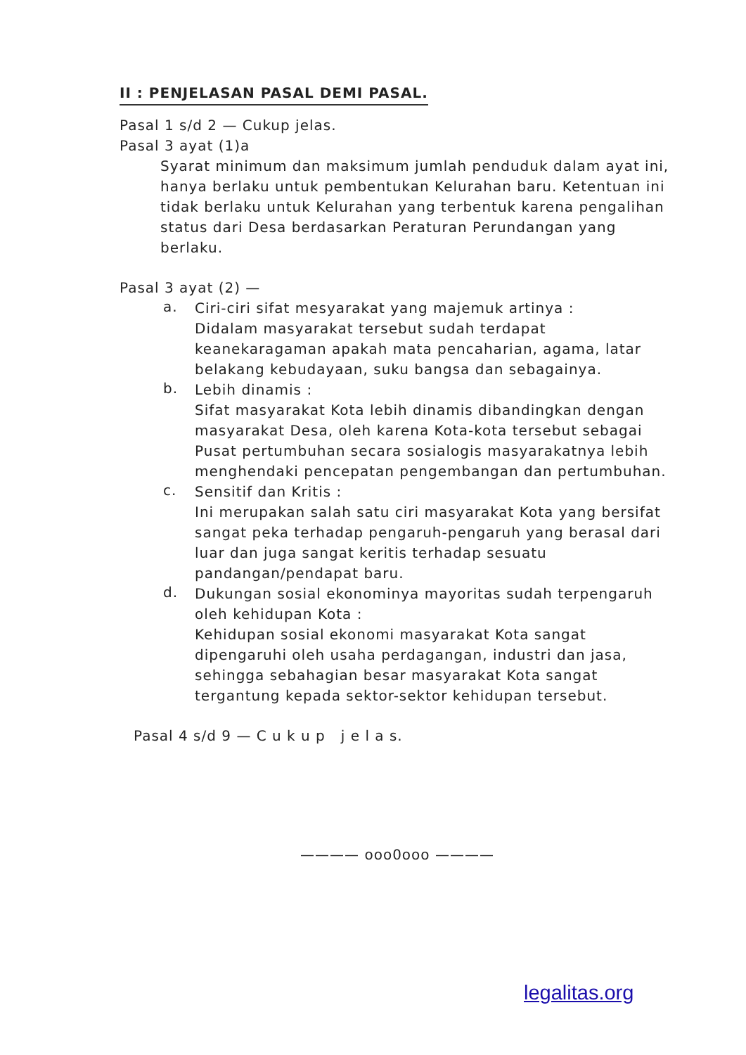II : PENJELASAN PASAL DEMI PASAL.
Pasal 1 s/d 2 — Cukup jelas.
Pasal 3 ayat (1)a
Syarat minimum dan maksimum jumlah penduduk dalam ayat ini, hanya berlaku untuk pembentukan Kelurahan baru. Ketentuan ini tidak berlaku untuk Kelurahan yang terbentuk karena pengalihan status dari Desa berdasarkan Peraturan Perundangan yang berlaku.
Pasal 3 ayat (2) —
a.
Ciri-ciri sifat mesyarakat yang majemuk artinya :
Didalam masyarakat tersebut sudah terdapat keanekaragaman apakah mata pencaharian, agama, latar belakang kebudayaan, suku bangsa dan sebagainya.
b.
Lebih dinamis :
Sifat masyarakat Kota lebih dinamis dibandingkan dengan masyarakat Desa, oleh karena Kota-kota tersebut sebagai Pusat pertumbuhan secara sosialogis masyarakatnya lebih menghendaki pencepatan pengembangan dan pertumbuhan.
c.
Sensitif dan Kritis :
Ini merupakan salah satu ciri masyarakat Kota yang bersifat sangat peka terhadap pengaruh-pengaruh yang berasal dari luar dan juga sangat keritis terhadap sesuatu pandangan/pendapat baru.
d.
Dukungan sosial ekonominya mayoritas sudah terpengaruh oleh kehidupan Kota :
Kehidupan sosial ekonomi masyarakat Kota sangat dipengaruhi oleh usaha perdagangan, industri dan jasa, sehingga sebahagian besar masyarakat Kota sangat tergantung kepada sektor-sektor kehidupan tersebut.
Pasal 4 s/d 9 — C u k u p j e l a s.
———— ooo0ooo ————
legalitas.org